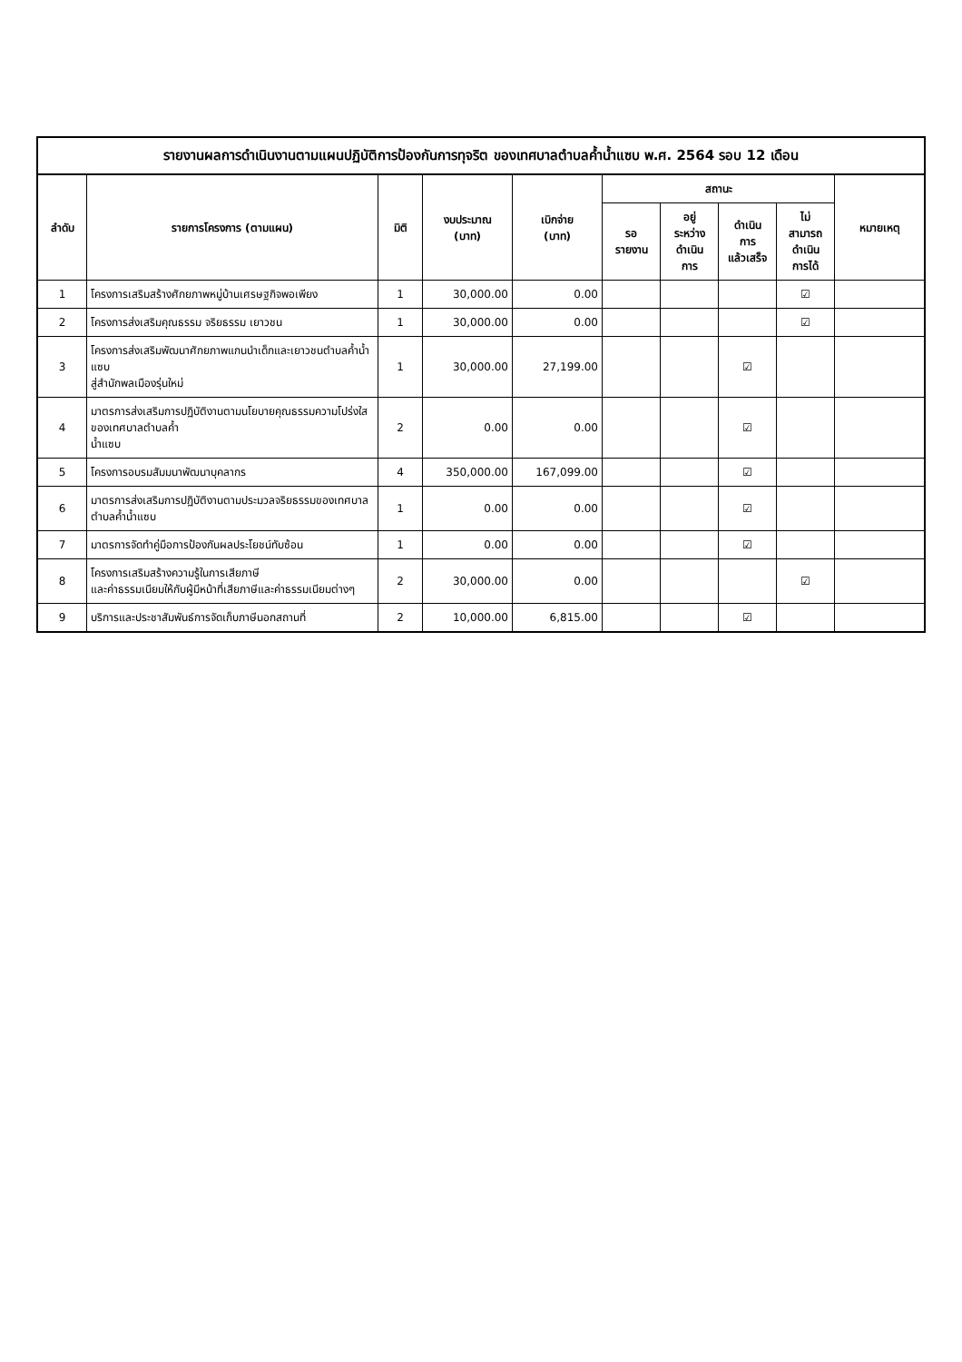รายงานผลการดำเนินงานตามแผนปฏิบัติการป้องกันการทุจริต ของเทศบาลตำบลค้ำน้ำแซบ พ.ศ. 2564 รอบ 12 เดือน
| ลำดับ | รายการโครงการ (ตามแผน) | มิติ | งบประมาณ (บาท) | เบิกจ่าย (บาท) | สถานะ | | | | หมายเหตุ |
| --- | --- | --- | --- | --- | --- | --- | --- | --- | --- |
| | | | | | รอ รายงาน | อยู่ ระหว่าง ดำเนิน การ | ดำเนิน การ แล้วเสร็จ | ไม่ สามารถ ดำเนิน การได้ | |
| 1 | โครงการเสริมสร้างศักยภาพหมู่บ้านเศรษฐกิจพอเพียง | 1 | 30,000.00 | 0.00 | | | | ☑ | |
| 2 | โครงการส่งเสริมคุณธรรม จริยธรรม เยาวชน | 1 | 30,000.00 | 0.00 | | | | ☑ | |
| 3 | โครงการส่งเสริมพัฒนาศักยภาพแกนนำเด็กและเยาวชนตำบลค้ำน้ำแซบ สู่สำนักพลเมืองรุ่นใหม่ | 1 | 30,000.00 | 27,199.00 | | | ☑ | | |
| 4 | มาตรการส่งเสริมการปฏิบัติงานตามนโยบายคุณธรรมความโปร่งใสของเทศบาลตำบลค้ำ น้ำแซบ | 2 | 0.00 | 0.00 | | | ☑ | | |
| 5 | โครงการอบรมสัมมนาพัฒนาบุคลากร | 4 | 350,000.00 | 167,099.00 | | | ☑ | | |
| 6 | มาตรการส่งเสริมการปฏิบัติงานตามประมวลจริยธรรมของเทศบาลตำบลค้ำน้ำแซบ | 1 | 0.00 | 0.00 | | | ☑ | | |
| 7 | มาตรการจัดทำคู่มือการป้องกันผลประโยชน์ทับซ้อน | 1 | 0.00 | 0.00 | | | ☑ | | |
| 8 | โครงการเสริมสร้างความรู้ในการเสียภาษี และค่าธรรมเนียมให้กับผู้มีหน้าที่เสียภาษีและค่าธรรมเนียมต่างๆ | 2 | 30,000.00 | 0.00 | | | | ☑ | |
| 9 | บริการและประชาสัมพันธ์การจัดเก็บภาษีนอกสถานที่ | 2 | 10,000.00 | 6,815.00 | | | ☑ | | |